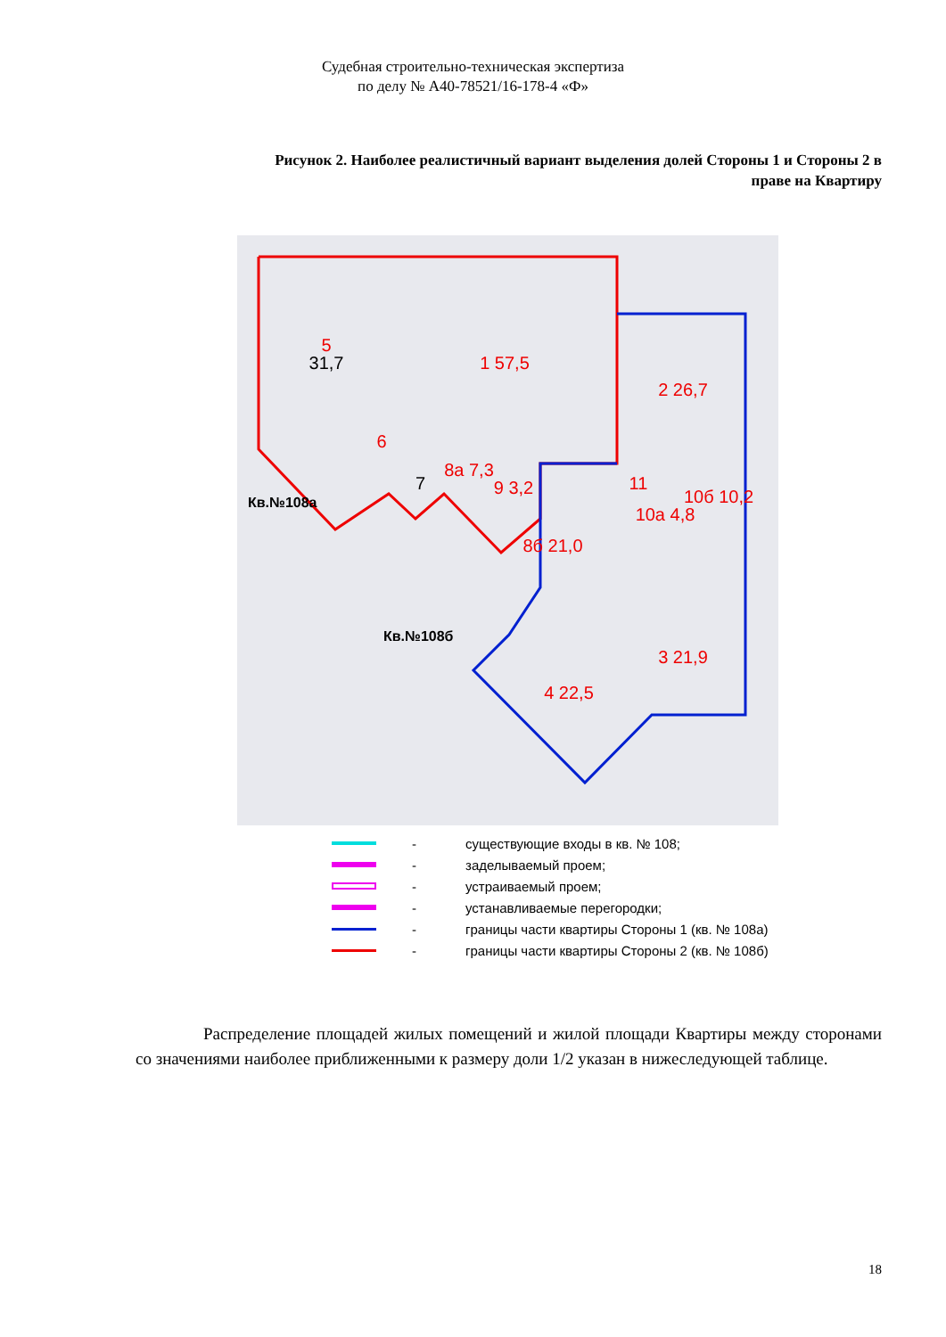Судебная строительно-техническая экспертиза
по делу № А40-78521/16-178-4 «Ф»
Рисунок 2. Наиболее реалистичный вариант выделения долей Стороны 1 и Стороны 2 в праве на Квартиру
5
1 57,5
2 26,7
6
8а 7,3
9 3,2
8б 21,0
10а 4,8
10б 10,2
3 21,9
4 22,5
11
31,7
7
Кв.№108а
Кв.№108б
- существующие входы в кв. № 108;
- заделываемый проем;
- устраиваемый проем;
- устанавливаемые перегородки;
- границы части квартиры Стороны 1 (кв. № 108а)
- границы части квартиры Стороны 2 (кв. № 108б)
Распределение площадей жилых помещений и жилой площади Квартиры между сторонами со значениями наиболее приближенными к размеру доли 1/2 указан в нижеследующей таблице.
18